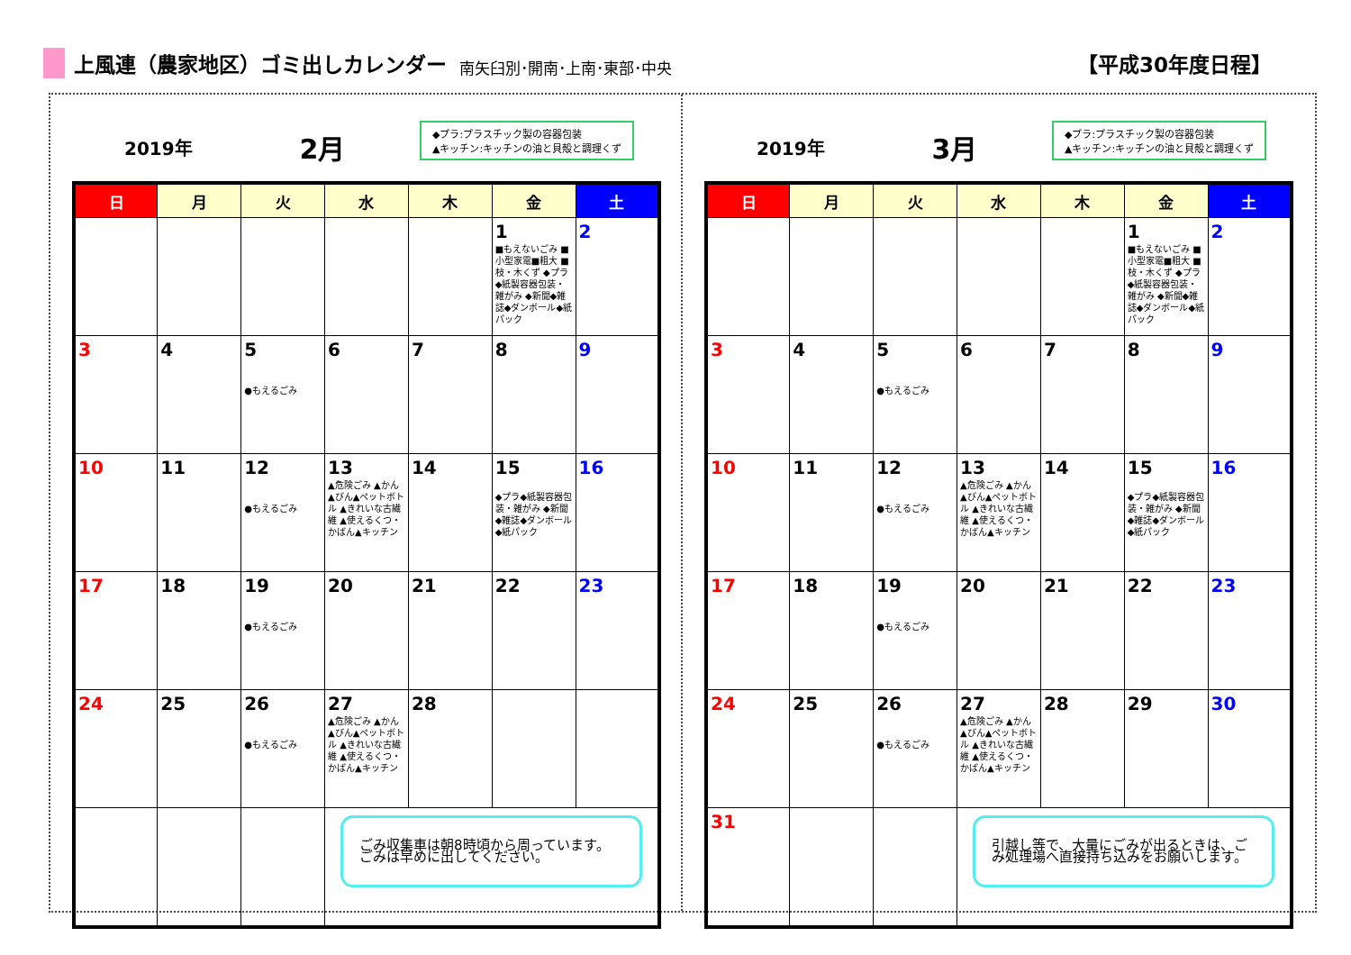上風連（農家地区）ゴミ出しカレンダー 南矢臼別･開南･上南･東部･中央 【平成30年度日程】
2019年
2月
◆プラ:プラスチック製の容器包装
▲キッチン:キッチンの油と貝殻と調理くず
| 日 | 月 | 火 | 水 | 木 | 金 | 土 |
| --- | --- | --- | --- | --- | --- | --- |
| | | | | | 1 ■もえないごみ ■小型家電■粗大 ■枝・木くず ◆プラ◆紙製容器包装・雑がみ ◆新聞◆雑誌◆ダンボール◆紙パック | 2 |
| 3 | 4 | 5 ●もえるごみ | 6 | 7 | 8 | 9 |
| 10 | 11 | 12 ●もえるごみ | 13 ▲危険ごみ ▲かん▲びん▲ペットボトル ▲きれいな古繊維 ▲使えるくつ・かばん▲キッチン | 14 | 15 ◆プラ◆紙製容器包装・雑がみ ◆新聞◆雑誌◆ダンボール◆紙パック | 16 |
| 17 | 18 | 19 ●もえるごみ | 20 | 21 | 22 | 23 |
| 24 | 25 | 26 ●もえるごみ | 27 ▲危険ごみ ▲かん▲びん▲ペットボトル ▲きれいな古繊維 ▲使えるくつ・かばん▲キッチン | 28 | | |
| | | | ごみ収集車は朝8時頃から周っています。 ごみは早めに出してください。 | | | |
2019年
3月
◆プラ:プラスチック製の容器包装
▲キッチン:キッチンの油と貝殻と調理くず
| 日 | 月 | 火 | 水 | 木 | 金 | 土 |
| --- | --- | --- | --- | --- | --- | --- |
| | | | | | 1 ■もえないごみ ■小型家電■粗大 ■枝・木くず ◆プラ◆紙製容器包装・雑がみ ◆新聞◆雑誌◆ダンボール◆紙パック | 2 |
| 3 | 4 | 5 ●もえるごみ | 6 | 7 | 8 | 9 |
| 10 | 11 | 12 ●もえるごみ | 13 ▲危険ごみ ▲かん▲びん▲ペットボトル ▲きれいな古繊維 ▲使えるくつ・かばん▲キッチン | 14 | 15 ◆プラ◆紙製容器包装・雑がみ ◆新聞◆雑誌◆ダンボール◆紙パック | 16 |
| 17 | 18 | 19 ●もえるごみ | 20 | 21 | 22 | 23 |
| 24 | 25 | 26 ●もえるごみ | 27 ▲危険ごみ ▲かん▲びん▲ペットボトル ▲きれいな古繊維 ▲使えるくつ・かばん▲キッチン | 28 | 29 | 30 |
| 31 | | | 引越し等で、大量にごみが出るときは、ごみ処理場へ直接持ち込みをお願いします。 | | | |